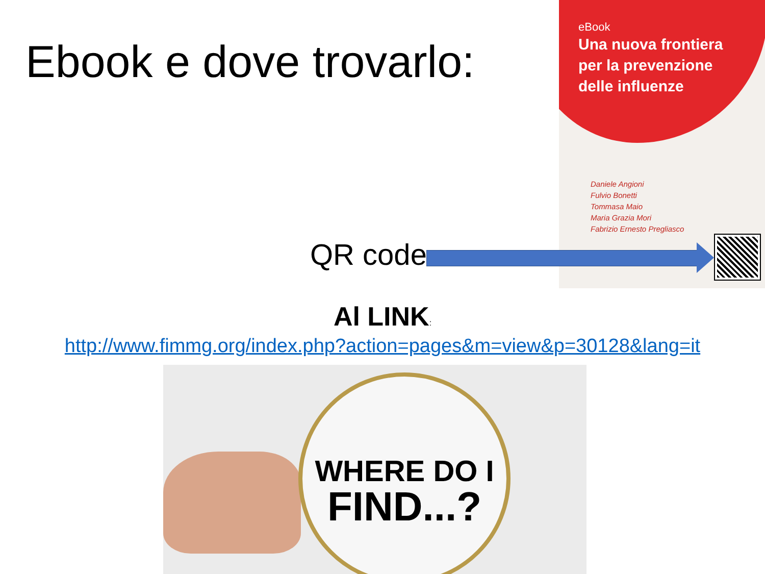Ebook e dove trovarlo:
eBook
Una nuova frontiera
per la prevenzione
delle influenze
Daniele Angioni
Fulvio Bonetti
Tommasa Maio
Maria Grazia Mori
Fabrizio Ernesto Pregliasco
QR code
Al LINK:
http://www.fimmg.org/index.php?action=pages&m=view&p=30128&lang=it
WHERE DO I
FIND...?